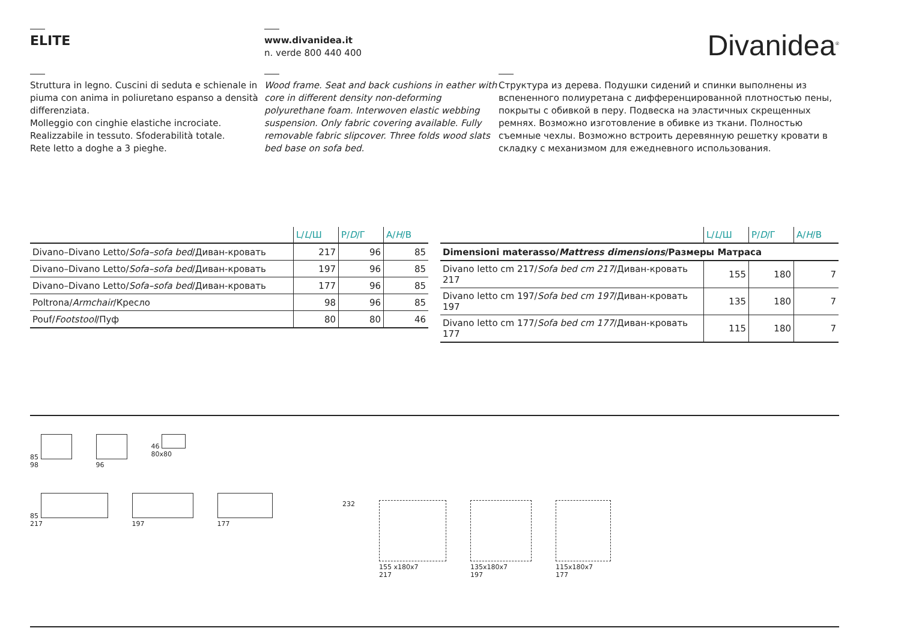ELITE
www.divanidea.it
n. verde 800 440 400
Divanidea<sup>®</sup>
Struttura in legno. Cuscini di seduta e schienale in piuma con anima in poliuretano espanso a densità differenziata.
Molleggio con cinghie elastiche incrociate.
Realizzabile in tessuto. Sfoderabilità totale.
Rete letto a doghe a 3 pieghe.
Wood frame. Seat and back cushions in eather with core in different density non-deforming polyurethane foam. Interwoven elastic webbing suspension. Only fabric covering available. Fully removable fabric slipcover. Three folds wood slats bed base on sofa bed.
Структура из дерева. Подушки сидений и спинки выполнены из вспененного полиуретана с дифференцированной плотностью пены, покрыты с обивкой в перу. Подвеска на эластичных скрещенных ремнях. Возможно изготовление в обивке из ткани. Полностью съемные чехлы. Возможно встроить деревянную решетку кровати в складку с механизмом для ежедневного использования.
| | L/ L /Ш | P/ D /Г | A/ H /B |
| --- | --- | --- | --- |
| Divano–Divano Letto/ Sofa–sofa bed /Диван-кровать | 217 | 96 | 85 |
| Divano–Divano Letto/ Sofa–sofa bed /Диван-кровать | 197 | 96 | 85 |
| Divano–Divano Letto/ Sofa–sofa bed /Диван-кровать | 177 | 96 | 85 |
| Poltrona/ Armchair /Кресло | 98 | 96 | 85 |
| Pouf/ Footstool /Пуф | 80 | 80 | 46 |
| | L/ L /Ш | P/ D /Г | A/ H /B |
| --- | --- | --- | --- |
| Dimensioni materasso/ Mattress dimensions /Размеры Матраса | | | |
| Divano letto cm 217/ Sofa bed cm 217 /Диван-кровать 217 | 155 | 180 | 7 |
| Divano letto cm 197/ Sofa bed cm 197 /Диван-кровать 197 | 135 | 180 | 7 |
| Divano letto cm 177/ Sofa bed cm 177 /Диван-кровать 177 | 115 | 180 | 7 |
85
98
96 46
80x80
85
217
197
177
232
155 x180x7
217
135x180x7
197
115x180x7
177